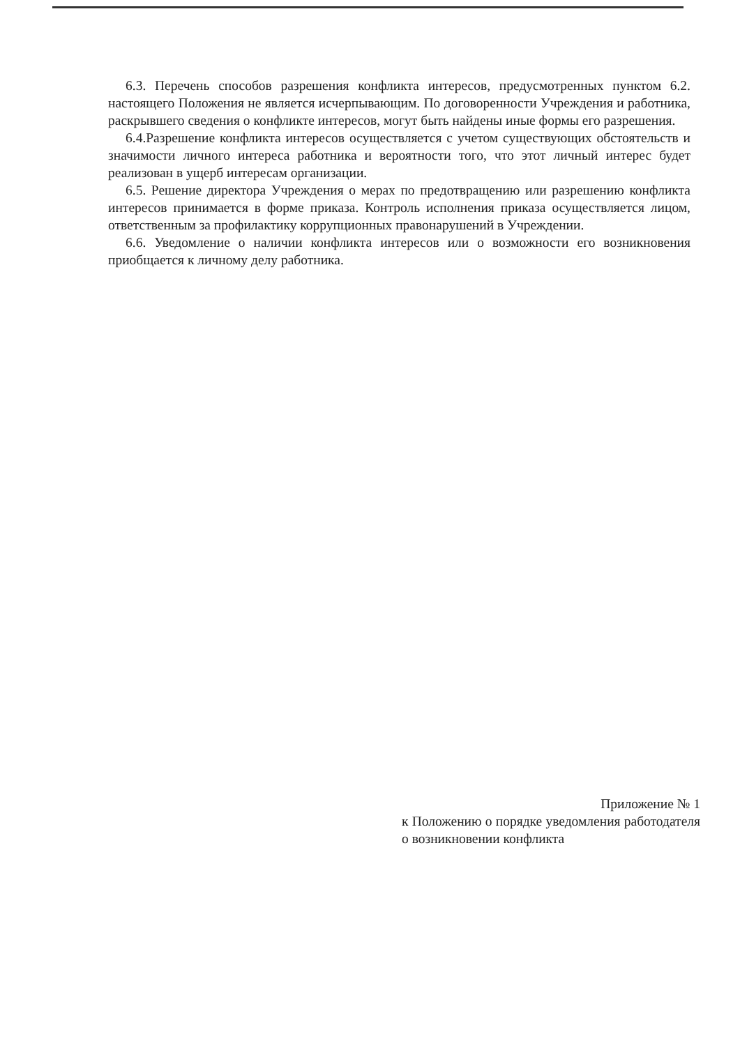6.3. Перечень способов разрешения конфликта интересов, предусмотренных пунктом 6.2. настоящего Положения не является исчерпывающим. По договоренности Учреждения и работника, раскрывшего сведения о конфликте интересов, могут быть найдены иные формы его разрешения.
6.4.Разрешение конфликта интересов осуществляется с учетом существующих обстоятельств и значимости личного интереса работника и вероятности того, что этот личный интерес будет реализован в ущерб интересам организации.
6.5. Решение директора Учреждения о мерах по предотвращению или разрешению конфликта интересов принимается в форме приказа. Контроль исполнения приказа осуществляется лицом, ответственным за профилактику коррупционных правонарушений в Учреждении.
6.6. Уведомление о наличии конфликта интересов или о возможности его возникновения приобщается к личному делу работника.
Приложение № 1
к Положению о порядке уведомления работодателя о возникновении конфликта